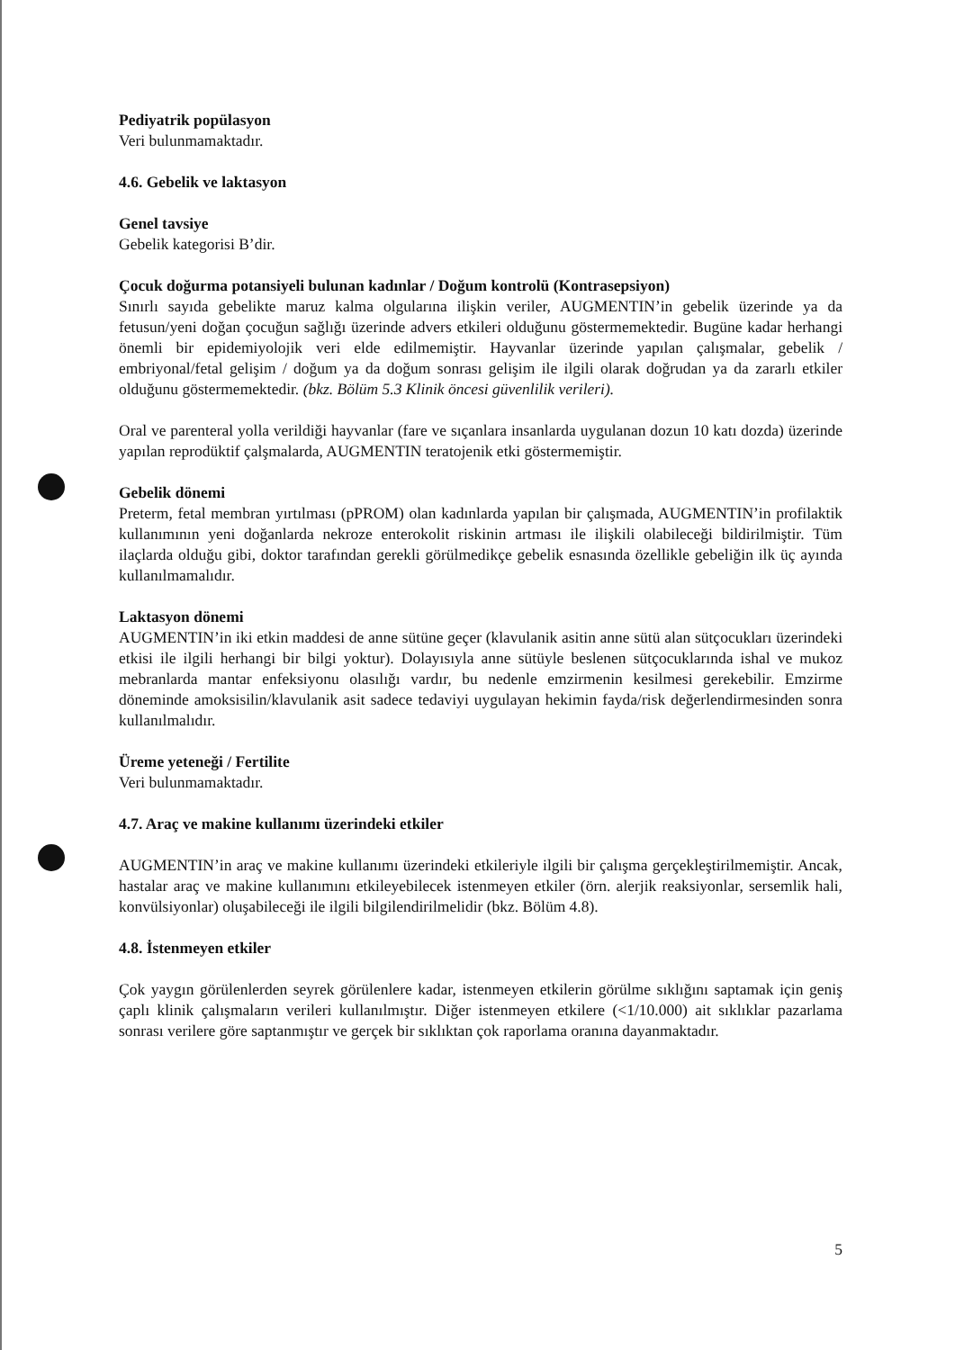Pediyatrik popülasyon
Veri bulunmamaktadır.
4.6. Gebelik ve laktasyon
Genel tavsiye
Gebelik kategorisi B’dir.
Çocuk doğurma potansiyeli bulunan kadınlar / Doğum kontrolü (Kontrasepsiyon)
Sınırlı sayıda gebelikte maruz kalma olgularına ilişkin veriler, AUGMENTIN’in gebelik üzerinde ya da fetusun/yeni doğan çocuğun sağlığı üzerinde advers etkileri olduğunu göstermemektedir. Bugüne kadar herhangi önemli bir epidemiyolojik veri elde edilmemiştir. Hayvanlar üzerinde yapılan çalışmalar, gebelik / embriyonal/fetal gelişim / doğum ya da doğum sonrası gelişim ile ilgili olarak doğrudan ya da zararlı etkiler olduğunu göstermemektedir. (bkz. Bölüm 5.3 Klinik öncesi güvenlilik verileri).
Oral ve parenteral yolla verildiği hayvanlar (fare ve sıçanlara insanlarda uygulanan dozun 10 katı dozda) üzerinde yapılan reprodüktif çalşmalarda, AUGMENTIN teratojenik etki göstermemiştir.
Gebelik dönemi
Preterm, fetal membran yırtılması (pPROM) olan kadınlarda yapılan bir çalışmada, AUGMENTIN’in profilaktik kullanımının yeni doğanlarda nekroze enterokolit riskinin artması ile ilişkili olabileceği bildirilmiştir. Tüm ilaçlarda olduğu gibi, doktor tarafından gerekli görülmedikçe gebelik esnasında özellikle gebeliğin ilk üç ayında kullanılmamalıdır.
Laktasyon dönemi
AUGMENTIN’in iki etkin maddesi de anne sütüne geçer (klavulanik asitin anne sütü alan sütçocukları üzerindeki etkisi ile ilgili herhangi bir bilgi yoktur). Dolayısıyla anne sütüyle beslenen sütçocuklarında ishal ve mukoz mebranlarda mantar enfeksiyonu olasılığı vardır, bu nedenle emzirmenin kesilmesi gerekebilir. Emzirme döneminde amoksisilin/klavulanik asit sadece tedaviyi uygulayan hekimin fayda/risk değerlendirmesinden sonra kullanılmalıdır.
Üreme yeteneği / Fertilite
Veri bulunmamaktadır.
4.7. Araç ve makine kullanımı üzerindeki etkiler
AUGMENTIN’in araç ve makine kullanımı üzerindeki etkileriyle ilgili bir çalışma gerçekleştirilmemiştir. Ancak, hastalar araç ve makine kullanımını etkileyebilecek istenmeyen etkiler (örn. alerjik reaksiyonlar, sersemlik hali, konvülsiyonlar) oluşabileceği ile ilgili bilgilendirilmelidir (bkz. Bölüm 4.8).
4.8. İstenmeyen etkiler
Çok yaygın görülenlerden seyrek görülenlere kadar, istenmeyen etkilerin görülme sıklığını saptamak için geniş çaplı klinik çalışmaların verileri kullanılmıştır. Diğer istenmeyen etkilere (<1/10.000) ait sıklıklar pazarlama sonrası verilere göre saptanmıştır ve gerçek bir sıklıktan çok raporlama oranına dayanmaktadır.
5